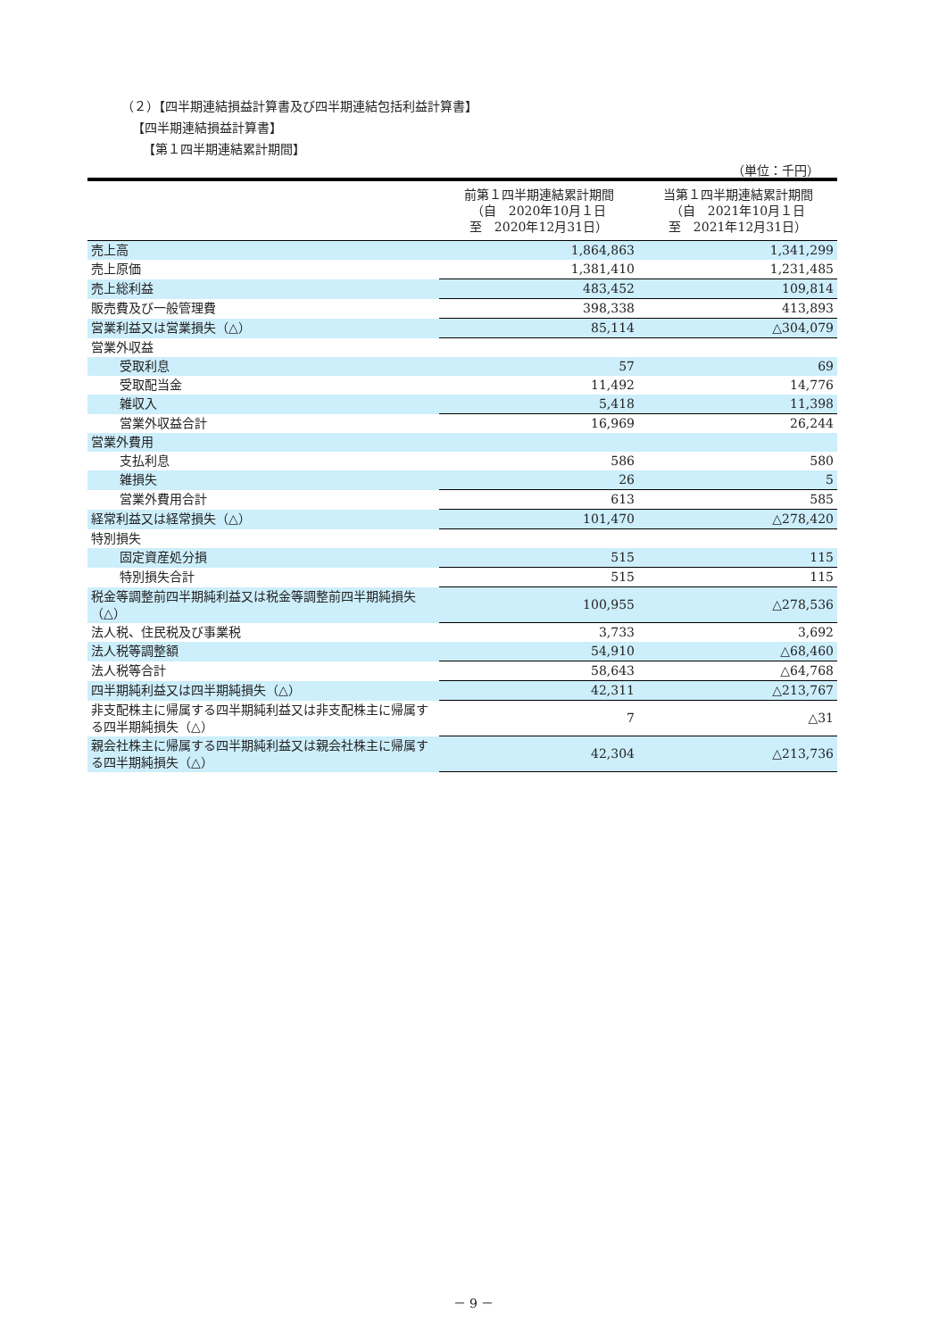（２）【四半期連結損益計算書及び四半期連結包括利益計算書】
【四半期連結損益計算書】
【第１四半期連結累計期間】
（単位：千円）
| | 前第１四半期連結累計期間 （自 2020年10月１日 至 2020年12月31日） | 当第１四半期連結累計期間 （自 2021年10月１日 至 2021年12月31日） |
| --- | --- | --- |
| 売上高 | 1,864,863 | 1,341,299 |
| 売上原価 | 1,381,410 | 1,231,485 |
| 売上総利益 | 483,452 | 109,814 |
| 販売費及び一般管理費 | 398,338 | 413,893 |
| 営業利益又は営業損失（△） | 85,114 | △304,079 |
| 営業外収益 | | |
| 受取利息 | 57 | 69 |
| 受取配当金 | 11,492 | 14,776 |
| 雑収入 | 5,418 | 11,398 |
| 営業外収益合計 | 16,969 | 26,244 |
| 営業外費用 | | |
| 支払利息 | 586 | 580 |
| 雑損失 | 26 | 5 |
| 営業外費用合計 | 613 | 585 |
| 経常利益又は経常損失（△） | 101,470 | △278,420 |
| 特別損失 | | |
| 固定資産処分損 | 515 | 115 |
| 特別損失合計 | 515 | 115 |
| 税金等調整前四半期純利益又は税金等調整前四半期純損失（△） | 100,955 | △278,536 |
| 法人税、住民税及び事業税 | 3,733 | 3,692 |
| 法人税等調整額 | 54,910 | △68,460 |
| 法人税等合計 | 58,643 | △64,768 |
| 四半期純利益又は四半期純損失（△） | 42,311 | △213,767 |
| 非支配株主に帰属する四半期純利益又は非支配株主に帰属する四半期純損失（△） | 7 | △31 |
| 親会社株主に帰属する四半期純利益又は親会社株主に帰属する四半期純損失（△） | 42,304 | △213,736 |
－ 9 －